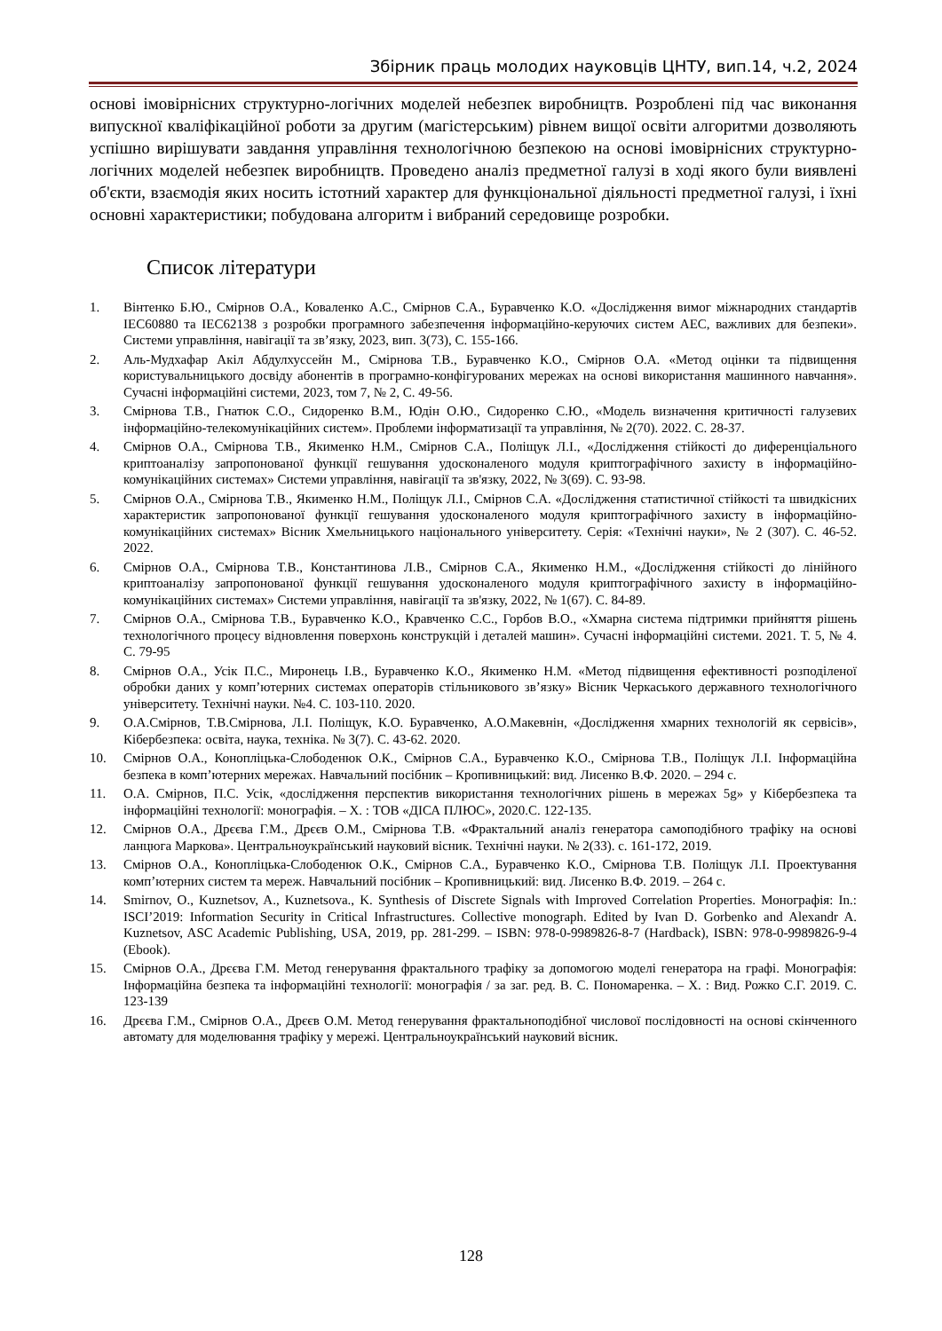Збірник праць молодих науковців ЦНТУ, вип.14, ч.2, 2024
основі імовірнісних структурно-логічних моделей небезпек виробництв. Розроблені під час виконання випускної кваліфікаційної роботи за другим (магістерським) рівнем вищої освіти алгоритми дозволяють успішно вирішувати завдання управління технологічною безпекою на основі імовірнісних структурно-логічних моделей небезпек виробництв. Проведено аналіз предметної галузі в ході якого були виявлені об'єкти, взаємодія яких носить істотний характер для функціональної діяльності предметної галузі, і їхні основні характеристики; побудована алгоритм і вибраний середовище розробки.
Список літератури
1. Вінтенко Б.Ю., Смірнов О.А., Коваленко А.С., Смірнов С.А., Буравченко К.О. «Дослідження вимог міжнародних стандартів IEC60880 та IEC62138 з розробки програмного забезпечення інформаційно-керуючих систем АЕС, важливих для безпеки». Системи управління, навігації та зв’язку, 2023, вип. 3(73), С. 155-166.
2. Аль-Мудхафар Акіл Абдулхуссейн М., Смірнова Т.В., Буравченко К.О., Смірнов О.А. «Метод оцінки та підвищення користувальницького досвіду абонентів в програмно-конфігурованих мережах на основі використання машинного навчання». Сучасні інформаційні системи, 2023, том 7, № 2, С. 49-56.
3. Смірнова Т.В., Гнатюк С.О., Сидоренко В.М., Юдін О.Ю., Сидоренко С.Ю., «Модель визначення критичності галузевих інформаційно-телекомунікаційних систем». Проблеми інформатизації та управління, № 2(70). 2022. С. 28-37.
4. Смірнов О.А., Смірнова Т.В., Якименко Н.М., Смірнов С.А., Поліщук Л.І., «Дослідження стійкості до диференціального криптоаналізу запропонованої функції гешування удосконаленого модуля криптографічного захисту в інформаційно-комунікаційних системах» Системи управління, навігації та зв'язку, 2022, № 3(69). С. 93-98.
5. Смірнов О.А., Смірнова Т.В., Якименко Н.М., Поліщук Л.І., Смірнов С.А. «Дослідження статистичної стійкості та швидкісних характеристик запропонованої функції гешування удосконаленого модуля криптографічного захисту в інформаційно-комунікаційних системах» Вісник Хмельницького національного університету. Серія: «Технічні науки», № 2 (307). С. 46-52. 2022.
6. Смірнов О.А., Смірнова Т.В., Константинова Л.В., Смірнов С.А., Якименко Н.М., «Дослідження стійкості до лінійного криптоаналізу запропонованої функції гешування удосконаленого модуля криптографічного захисту в інформаційно-комунікаційних системах» Системи управління, навігації та зв'язку, 2022, № 1(67). С. 84-89.
7. Смірнов О.А., Смірнова Т.В., Буравченко К.О., Кравченко С.С., Горбов В.О., «Хмарна система підтримки прийняття рішень технологічного процесу відновлення поверхонь конструкцій і деталей машин». Сучасні інформаційні системи. 2021. Т. 5, № 4. С. 79-95
8. Смірнов О.А., Усік П.С., Миронець І.В., Буравченко К.О., Якименко Н.М. «Метод підвищення ефективності розподіленої обробки даних у комп’ютерних системах операторів стільникового зв’язку» Вісник Черкаського державного технологічного університету. Технічні науки. №4. С. 103-110. 2020.
9. О.А.Смірнов, Т.В.Смірнова, Л.І. Поліщук, К.О. Буравченко, А.О.Макевнін, «Дослідження хмарних технологій як сервісів», Кібербезпека: освіта, наука, техніка. № 3(7). С. 43-62. 2020.
10. Смірнов О.А., Конопліцька-Слободенюк О.К., Смірнов С.А., Буравченко К.О., Смірнова Т.В., Поліщук Л.І. Інформаційна безпека в комп’ютерних мережах. Навчальний посібник – Кропивницький: вид. Лисенко В.Ф. 2020. – 294 с.
11. О.А. Смірнов, П.С. Усік, «дослідження перспектив використання технологічних рішень в мережах 5g» у Кібербезпека та інформаційні технології: монографія. – Х. : ТОВ «ДІСА ПЛЮС», 2020.С. 122-135.
12. Смірнов О.А., Дрєєва Г.М., Дрєєв О.М., Смірнова Т.В. «Фрактальний аналіз генератора самоподібного трафіку на основі ланцюга Маркова». Центральноукраїнський науковий вісник. Технічні науки. № 2(33). с. 161-172, 2019.
13. Смірнов О.А., Конопліцька-Слободенюк О.К., Смірнов С.А., Буравченко К.О., Смірнова Т.В. Поліщук Л.І. Проектування комп’ютерних систем та мереж. Навчальний посібник – Кропивницький: вид. Лисенко В.Ф. 2019. – 264 с.
14. Smirnov, O., Kuznetsov, A., Kuznetsova., K. Synthesis of Discrete Signals with Improved Correlation Properties. Монографія: In.: ISCI’2019: Information Security in Critical Infrastructures. Collective monograph. Edited by Ivan D. Gorbenko and Alexandr A. Kuznetsov, ASC Academic Publishing, USA, 2019, pp. 281-299. – ISBN: 978-0-9989826-8-7 (Hardback), ISBN: 978-0-9989826-9-4 (Ebook).
15. Смірнов О.А., Дрєєва Г.М. Метод генерування фрактального трафіку за допомогою моделі генератора на графі. Монографія: Інформаційна безпека та інформаційні технології: монографія / за заг. ред. В. С. Пономаренка. – Х. : Вид. Рожко С.Г. 2019. С. 123-139
16. Дрєєва Г.М., Смірнов О.А., Дрєєв О.М. Метод генерування фрактальноподібної числової послідовності на основі скінченного автомату для моделювання трафіку у мережі. Центральноукраїнський науковий вісник.
128